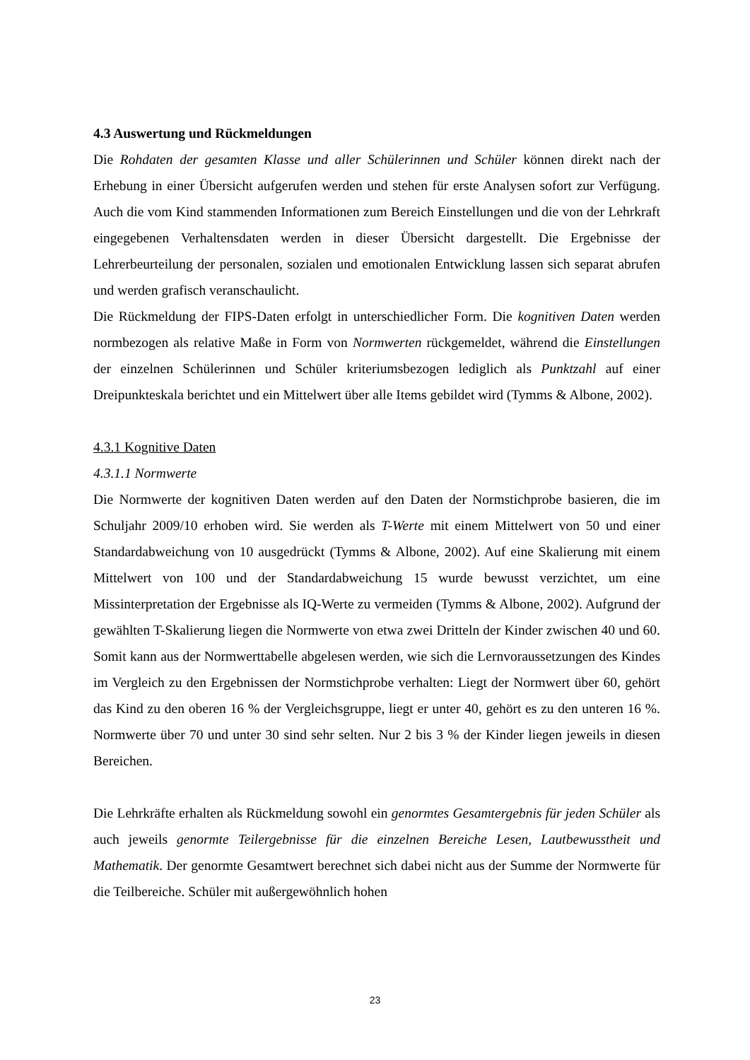4.3 Auswertung und Rückmeldungen
Die Rohdaten der gesamten Klasse und aller Schülerinnen und Schüler können direkt nach der Erhebung in einer Übersicht aufgerufen werden und stehen für erste Analysen sofort zur Verfügung. Auch die vom Kind stammenden Informationen zum Bereich Einstellungen und die von der Lehrkraft eingegebenen Verhaltensdaten werden in dieser Übersicht dargestellt. Die Ergebnisse der Lehrerbeurteilung der personalen, sozialen und emotionalen Entwicklung lassen sich separat abrufen und werden grafisch veranschaulicht.
Die Rückmeldung der FIPS-Daten erfolgt in unterschiedlicher Form. Die kognitiven Daten werden normbezogen als relative Maße in Form von Normwerten rückgemeldet, während die Einstellungen der einzelnen Schülerinnen und Schüler kriteriumsbezogen lediglich als Punktzahl auf einer Dreipunkteskala berichtet und ein Mittelwert über alle Items gebildet wird (Tymms & Albone, 2002).
4.3.1 Kognitive Daten
4.3.1.1 Normwerte
Die Normwerte der kognitiven Daten werden auf den Daten der Normstichprobe basieren, die im Schuljahr 2009/10 erhoben wird. Sie werden als T-Werte mit einem Mittelwert von 50 und einer Standardabweichung von 10 ausgedrückt (Tymms & Albone, 2002). Auf eine Skalierung mit einem Mittelwert von 100 und der Standardabweichung 15 wurde bewusst verzichtet, um eine Missinterpretation der Ergebnisse als IQ-Werte zu vermeiden (Tymms & Albone, 2002). Aufgrund der gewählten T-Skalierung liegen die Normwerte von etwa zwei Dritteln der Kinder zwischen 40 und 60. Somit kann aus der Normwerttabelle abgelesen werden, wie sich die Lernvoraussetzungen des Kindes im Vergleich zu den Ergebnissen der Normstichprobe verhalten: Liegt der Normwert über 60, gehört das Kind zu den oberen 16 % der Vergleichsgruppe, liegt er unter 40, gehört es zu den unteren 16 %. Normwerte über 70 und unter 30 sind sehr selten. Nur 2 bis 3 % der Kinder liegen jeweils in diesen Bereichen.
Die Lehrkräfte erhalten als Rückmeldung sowohl ein genormtes Gesamtergebnis für jeden Schüler als auch jeweils genormte Teilergebnisse für die einzelnen Bereiche Lesen, Lautbewusstheit und Mathematik. Der genormte Gesamtwert berechnet sich dabei nicht aus der Summe der Normwerte für die Teilbereiche. Schüler mit außergewöhnlich hohen
23